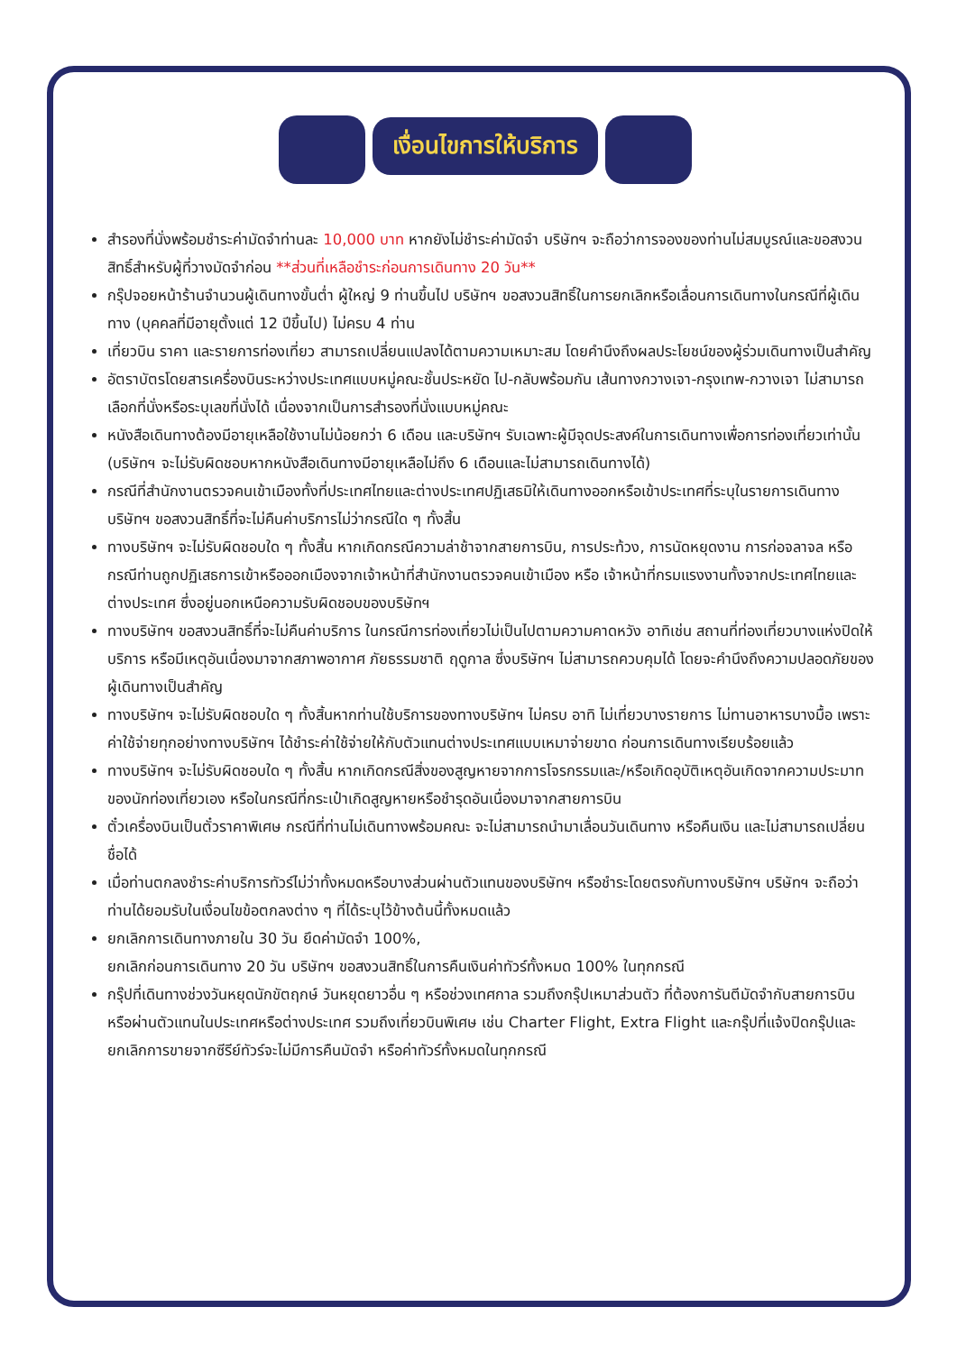เงื่อนไขการให้บริการ
สำรองที่นั่งพร้อมชำระค่ามัดจำท่านละ 10,000 บาท หากยังไม่ชำระค่ามัดจำ บริษัทฯ จะถือว่าการจองของท่านไม่สมบูรณ์และขอสงวนสิทธิ์สำหรับผู้ที่วางมัดจำก่อน **ส่วนที่เหลือชำระก่อนการเดินทาง 20 วัน**
กรุ๊ปจอยหน้าร้านจำนวนผู้เดินทางขั้นต่ำ ผู้ใหญ่ 9 ท่านขึ้นไป บริษัทฯ ขอสงวนสิทธิ์ในการยกเลิกหรือเลื่อนการเดินทางในกรณีที่ผู้เดินทาง (บุคคลที่มีอายุตั้งแต่ 12 ปีขึ้นไป) ไม่ครบ 4 ท่าน
เที่ยวบิน ราคา และรายการท่องเที่ยว สามารถเปลี่ยนแปลงได้ตามความเหมาะสม โดยคำนึงถึงผลประโยชน์ของผู้ร่วมเดินทางเป็นสำคัญ
อัตราบัตรโดยสารเครื่องบินระหว่างประเทศแบบหมู่คณะชั้นประหยัด ไป-กลับพร้อมกัน เส้นทางกวางเจา-กรุงเทพ-กวางเจา ไม่สามารถเลือกที่นั่งหรือระบุเลขที่นั่งได้ เนื่องจากเป็นการสำรองที่นั่งแบบหมู่คณะ
หนังสือเดินทางต้องมีอายุเหลือใช้งานไม่น้อยกว่า 6 เดือน และบริษัทฯ รับเฉพาะผู้มีจุดประสงค์ในการเดินทางเพื่อการท่องเที่ยวเท่านั้น (บริษัทฯ จะไม่รับผิดชอบหากหนังสือเดินทางมีอายุเหลือไม่ถึง 6 เดือนและไม่สามารถเดินทางได้)
กรณีที่สำนักงานตรวจคนเข้าเมืองทั้งที่ประเทศไทยและต่างประเทศปฏิเสธมิให้เดินทางออกหรือเข้าประเทศที่ระบุในรายการเดินทาง บริษัทฯ ขอสงวนสิทธิ์ที่จะไม่คืนค่าบริการไม่ว่ากรณีใด ๆ ทั้งสิ้น
ทางบริษัทฯ จะไม่รับผิดชอบใด ๆ ทั้งสิ้น หากเกิดกรณีความล่าช้าจากสายการบิน, การประท้วง, การนัดหยุดงาน การก่อจลาจล หรือกรณีท่านถูกปฏิเสธการเข้าหรือออกเมืองจากเจ้าหน้าที่สำนักงานตรวจคนเข้าเมือง หรือ เจ้าหน้าที่กรมแรงงานทั้งจากประเทศไทยและต่างประเทศ ซึ่งอยู่นอกเหนือความรับผิดชอบของบริษัทฯ
ทางบริษัทฯ ขอสงวนสิทธิ์ที่จะไม่คืนค่าบริการ ในกรณีการท่องเที่ยวไม่เป็นไปตามความคาดหวัง อาทิเช่น สถานที่ท่องเที่ยวบางแห่งปิดให้บริการ หรือมีเหตุอันเนื่องมาจากสภาพอากาศ ภัยธรรมชาติ ฤดูกาล ซึ่งบริษัทฯ ไม่สามารถควบคุมได้ โดยจะคำนึงถึงความปลอดภัยของผู้เดินทางเป็นสำคัญ
ทางบริษัทฯ จะไม่รับผิดชอบใด ๆ ทั้งสิ้นหากท่านใช้บริการของทางบริษัทฯ ไม่ครบ อาทิ ไม่เที่ยวบางรายการ ไม่ทานอาหารบางมื้อ เพราะค่าใช้จ่ายทุกอย่างทางบริษัทฯ ได้ชำระค่าใช้จ่ายให้กับตัวแทนต่างประเทศแบบเหมาจ่ายขาด ก่อนการเดินทางเรียบร้อยแล้ว
ทางบริษัทฯ จะไม่รับผิดชอบใด ๆ ทั้งสิ้น หากเกิดกรณีสิ่งของสูญหายจากการโจรกรรมและ/หรือเกิดอุบัติเหตุอันเกิดจากความประมาทของนักท่องเที่ยวเอง หรือในกรณีที่กระเป๋าเกิดสูญหายหรือชำรุดอันเนื่องมาจากสายการบิน
ตั๋วเครื่องบินเป็นตั๋วราคาพิเศษ กรณีที่ท่านไม่เดินทางพร้อมคณะ จะไม่สามารถนำมาเลื่อนวันเดินทาง หรือคืนเงิน และไม่สามารถเปลี่ยนชื่อได้
เมื่อท่านตกลงชำระค่าบริการทัวร์ไม่ว่าทั้งหมดหรือบางส่วนผ่านตัวแทนของบริษัทฯ หรือชำระโดยตรงกับทางบริษัทฯ บริษัทฯ จะถือว่าท่านได้ยอมรับในเงื่อนไขข้อตกลงต่าง ๆ ที่ได้ระบุไว้ข้างต้นนี้ทั้งหมดแล้ว
ยกเลิกการเดินทางภายใน 30 วัน ยึดค่ามัดจำ 100%,
ยกเลิกก่อนการเดินทาง 20 วัน บริษัทฯ ขอสงวนสิทธิ์ในการคืนเงินค่าทัวร์ทั้งหมด 100% ในทุกกรณี
กรุ๊ปที่เดินทางช่วงวันหยุดนักขัตฤกษ์ วันหยุดยาวอื่น ๆ หรือช่วงเทศกาล รวมถึงกรุ๊ปเหมาส่วนตัว ที่ต้องการันตีมัดจำกับสายการบินหรือผ่านตัวแทนในประเทศหรือต่างประเทศ รวมถึงเที่ยวบินพิเศษ เช่น Charter Flight, Extra Flight และกรุ๊ปที่แจ้งปิดกรุ๊ปและยกเลิกการขายจากซีรีย์ทัวร์จะไม่มีการคืนมัดจำ หรือค่าทัวร์ทั้งหมดในทุกกรณี